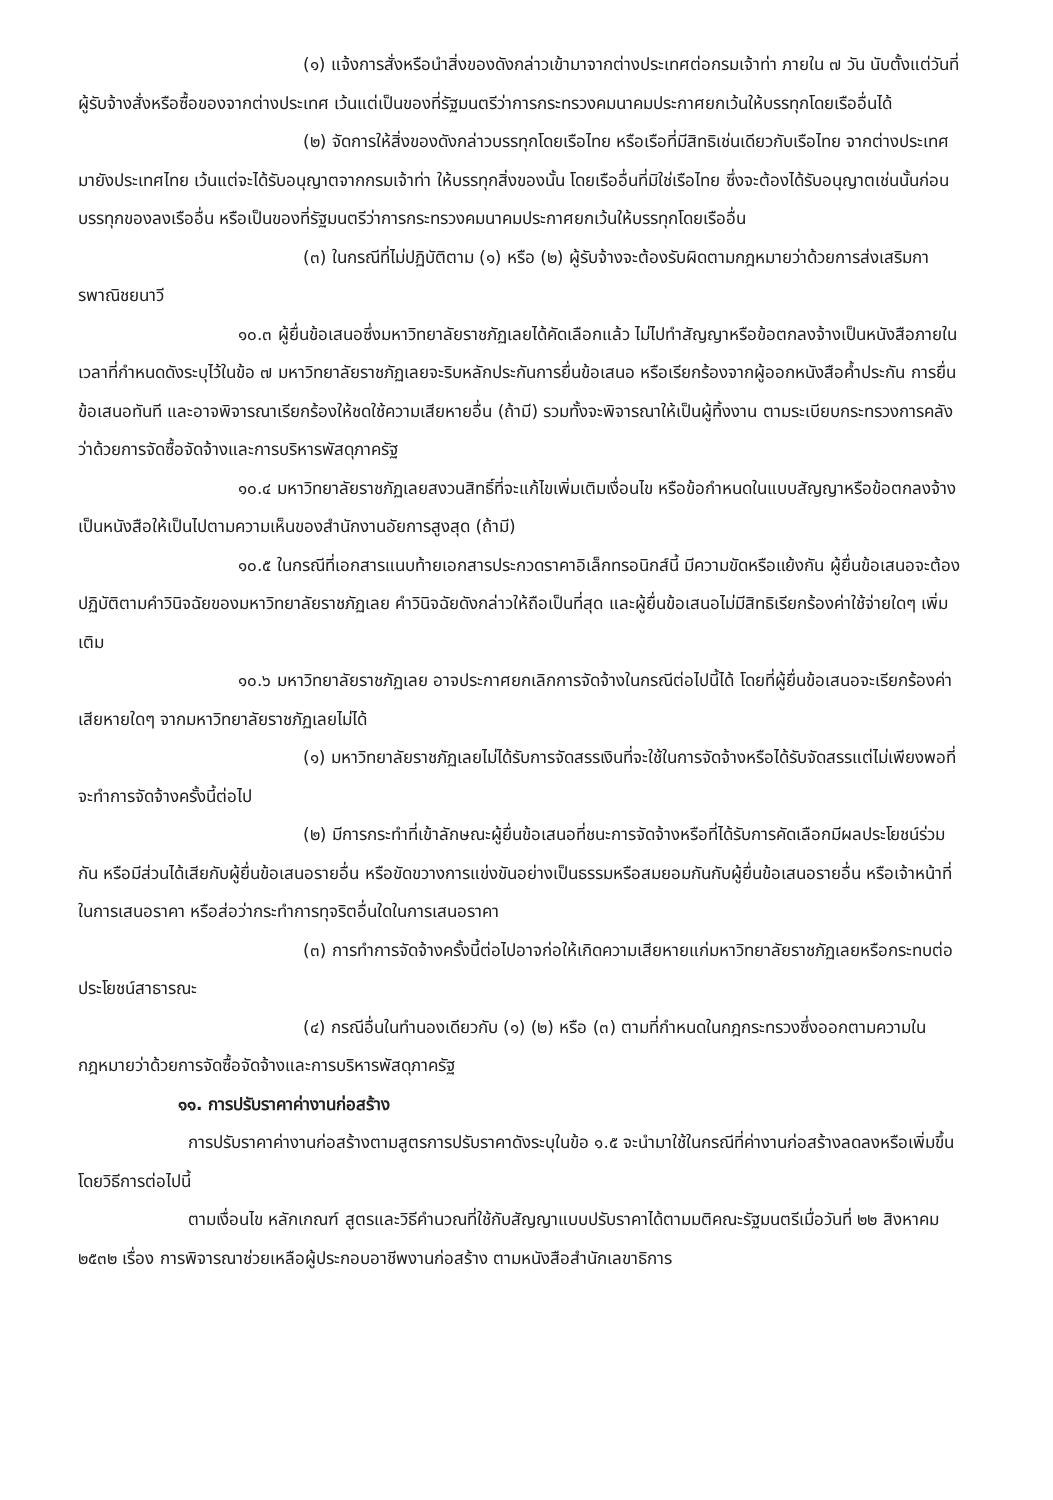(๑) แจ้งการสั่งหรือนำสิ่งของดังกล่าวเข้ามาจากต่างประเทศต่อกรมเจ้าท่า ภายใน ๗ วัน นับตั้งแต่วันที่ผู้รับจ้างสั่งหรือซื้อของจากต่างประเทศ เว้นแต่เป็นของที่รัฐมนตรีว่าการกระทรวงคมนาคมประกาศยกเว้นให้บรรทุกโดยเรืออื่นได้
(๒) จัดการให้สิ่งของดังกล่าวบรรทุกโดยเรือไทย หรือเรือที่มีสิทธิเช่นเดียวกับเรือไทย จากต่างประเทศมายังประเทศไทย เว้นแต่จะได้รับอนุญาตจากกรมเจ้าท่า ให้บรรทุกสิ่งของนั้น โดยเรืออื่นที่มิใช่เรือไทย ซึ่งจะต้องได้รับอนุญาตเช่นนั้นก่อนบรรทุกของลงเรืออื่น หรือเป็นของที่รัฐมนตรีว่าการกระทรวงคมนาคมประกาศยกเว้นให้บรรทุกโดยเรืออื่น
(๓) ในกรณีที่ไม่ปฏิบัติตาม (๑) หรือ (๒) ผู้รับจ้างจะต้องรับผิดตามกฎหมายว่าด้วยการส่งเสริมการพาณิชยนาวี
๑๐.๓ ผู้ยื่นข้อเสนอซึ่งมหาวิทยาลัยราชภัฏเลยได้คัดเลือกแล้ว ไม่ไปทำสัญญาหรือข้อตกลงจ้างเป็นหนังสือภายในเวลาที่กำหนดดังระบุไว้ในข้อ ๗ มหาวิทยาลัยราชภัฏเลยจะริบหลักประกันการยื่นข้อเสนอ หรือเรียกร้องจากผู้ออกหนังสือค้ำประกัน การยื่นข้อเสนอทันที และอาจพิจารณาเรียกร้องให้ชดใช้ความเสียหายอื่น (ถ้ามี) รวมทั้งจะพิจารณาให้เป็นผู้ทิ้งงาน ตามระเบียบกระทรวงการคลังว่าด้วยการจัดซื้อจัดจ้างและการบริหารพัสดุภาครัฐ
๑๐.๔ มหาวิทยาลัยราชภัฏเลยสงวนสิทธิ์ที่จะแก้ไขเพิ่มเติมเงื่อนไข หรือข้อกำหนดในแบบสัญญาหรือข้อตกลงจ้างเป็นหนังสือให้เป็นไปตามความเห็นของสำนักงานอัยการสูงสุด (ถ้ามี)
๑๐.๕ ในกรณีที่เอกสารแนบท้ายเอกสารประกวดราคาอิเล็กทรอนิกส์นี้ มีความขัดหรือแย้งกัน ผู้ยื่นข้อเสนอจะต้องปฏิบัติตามคำวินิจฉัยของมหาวิทยาลัยราชภัฏเลย คำวินิจฉัยดังกล่าวให้ถือเป็นที่สุด และผู้ยื่นข้อเสนอไม่มีสิทธิเรียกร้องค่าใช้จ่ายใดๆ เพิ่มเติม
๑๐.๖ มหาวิทยาลัยราชภัฏเลย อาจประกาศยกเลิกการจัดจ้างในกรณีต่อไปนี้ได้ โดยที่ผู้ยื่นข้อเสนอจะเรียกร้องค่าเสียหายใดๆ จากมหาวิทยาลัยราชภัฏเลยไม่ได้
(๑) มหาวิทยาลัยราชภัฏเลยไม่ได้รับการจัดสรรเงินที่จะใช้ในการจัดจ้างหรือได้รับจัดสรรแต่ไม่เพียงพอที่จะทำการจัดจ้างครั้งนี้ต่อไป
(๒) มีการกระทำที่เข้าลักษณะผู้ยื่นข้อเสนอที่ชนะการจัดจ้างหรือที่ได้รับการคัดเลือกมีผลประโยชน์ร่วมกัน หรือมีส่วนได้เสียกับผู้ยื่นข้อเสนอรายอื่น หรือขัดขวางการแข่งขันอย่างเป็นธรรมหรือสมยอมกันกับผู้ยื่นข้อเสนอรายอื่น หรือเจ้าหน้าที่ในการเสนอราคา หรือส่อว่ากระทำการทุจริตอื่นใดในการเสนอราคา
(๓) การทำการจัดจ้างครั้งนี้ต่อไปอาจก่อให้เกิดความเสียหายแก่มหาวิทยาลัยราชภัฏเลยหรือกระทบต่อประโยชน์สาธารณะ
(๔) กรณีอื่นในทำนองเดียวกับ (๑) (๒) หรือ (๓) ตามที่กำหนดในกฎกระทรวงซึ่งออกตามความในกฎหมายว่าด้วยการจัดซื้อจัดจ้างและการบริหารพัสดุภาครัฐ
๑๑. การปรับราคาค่างานก่อสร้าง
การปรับราคาค่างานก่อสร้างตามสูตรการปรับราคาดังระบุในข้อ ๑.๕ จะนำมาใช้ในกรณีที่ค่างานก่อสร้างลดลงหรือเพิ่มขึ้น โดยวิธีการต่อไปนี้
ตามเงื่อนไข หลักเกณฑ์ สูตรและวิธีคำนวณที่ใช้กับสัญญาแบบปรับราคาได้ตามมติคณะรัฐมนตรีเมื่อวันที่ ๒๒ สิงหาคม ๒๕๓๒ เรื่อง การพิจารณาช่วยเหลือผู้ประกอบอาชีพงานก่อสร้าง ตามหนังสือสำนักเลขาธิการ